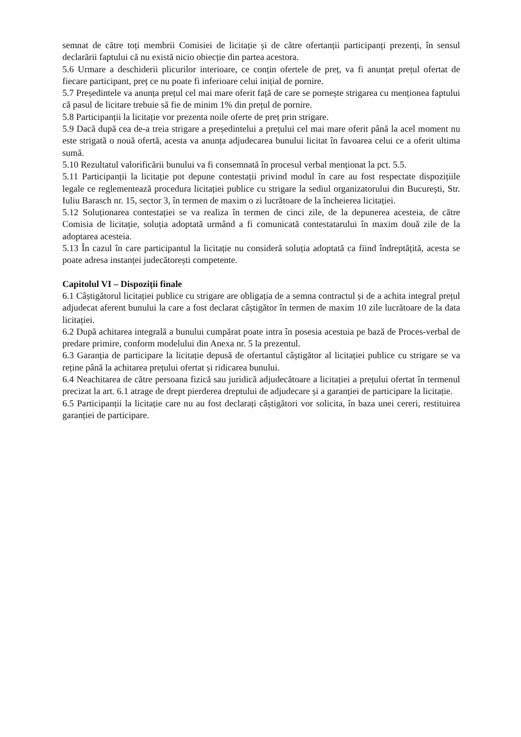semnat de către toți membrii Comisiei de licitație și de către ofertanții participanți prezenți, în sensul declarării faptului că nu există nicio obiecție din partea acestora.
5.6 Urmare a deschiderii plicurilor interioare, ce conțin ofertele de preț, va fi anunțat prețul ofertat de fiecare participant, preț ce nu poate fi inferioare celui inițial de pornire.
5.7 Președintele va anunța prețul cel mai mare oferit față de care se pornește strigarea cu menționea faptului că pasul de licitare trebuie să fie de minim 1% din prețul de pornire.
5.8 Participanții la licitație vor prezenta noile oferte de preț prin strigare.
5.9 Dacă după cea de-a treia strigare a președintelui a prețului cel mai mare oferit până la acel moment nu este strigată o nouă ofertă, acesta va anunța adjudecarea bunului licitat în favoarea celui ce a oferit ultima sumă.
5.10 Rezultatul valorificării bunului va fi consemnată în procesul verbal menționat la pct. 5.5.
5.11 Participanții la licitație pot depune contestații privind modul în care au fost respectate dispozițiile legale ce reglementează procedura licitației publice cu strigare la sediul organizatorului din București, Str. Iuliu Barasch nr. 15, sector 3, în termen de maxim o zi lucrătoare de la încheierea licitației.
5.12 Soluționarea contestației se va realiza în termen de cinci zile, de la depunerea acesteia, de către Comisia de licitație, soluția adoptată urmând a fi comunicată contestatarului în maxim două zile de la adoptarea acesteia.
5.13 În cazul în care participantul la licitație nu consideră soluția adoptată ca fiind îndreptățită, acesta se poate adresa instanței judecătorești competente.
Capitolul VI – Dispoziții finale
6.1 Câștigătorul licitației publice cu strigare are obligația de a semna contractul și de a achita integral prețul adjudecat aferent bunului la care a fost declarat câștigător în termen de maxim 10 zile lucrătoare de la data licitației.
6.2 După achitarea integrală a bunului cumpărat poate intra în posesia acestuia pe bază de Proces-verbal de predare primire, conform modelului din Anexa nr. 5 la prezentul.
6.3 Garanția de participare la licitație depusă de ofertantul câștigător al licitației publice cu strigare se va reține până la achitarea prețului ofertat și ridicarea bunului.
6.4 Neachitarea de către persoana fizică sau juridică adjudecătoare a licitației a prețului ofertat în termenul precizat la art. 6.1 atrage de drept pierderea dreptului de adjudecare și a garanției de participare la licitație.
6.5 Participanții la licitație care nu au fost declarați câștigători vor solicita, în baza unei cereri, restituirea garanției de participare.